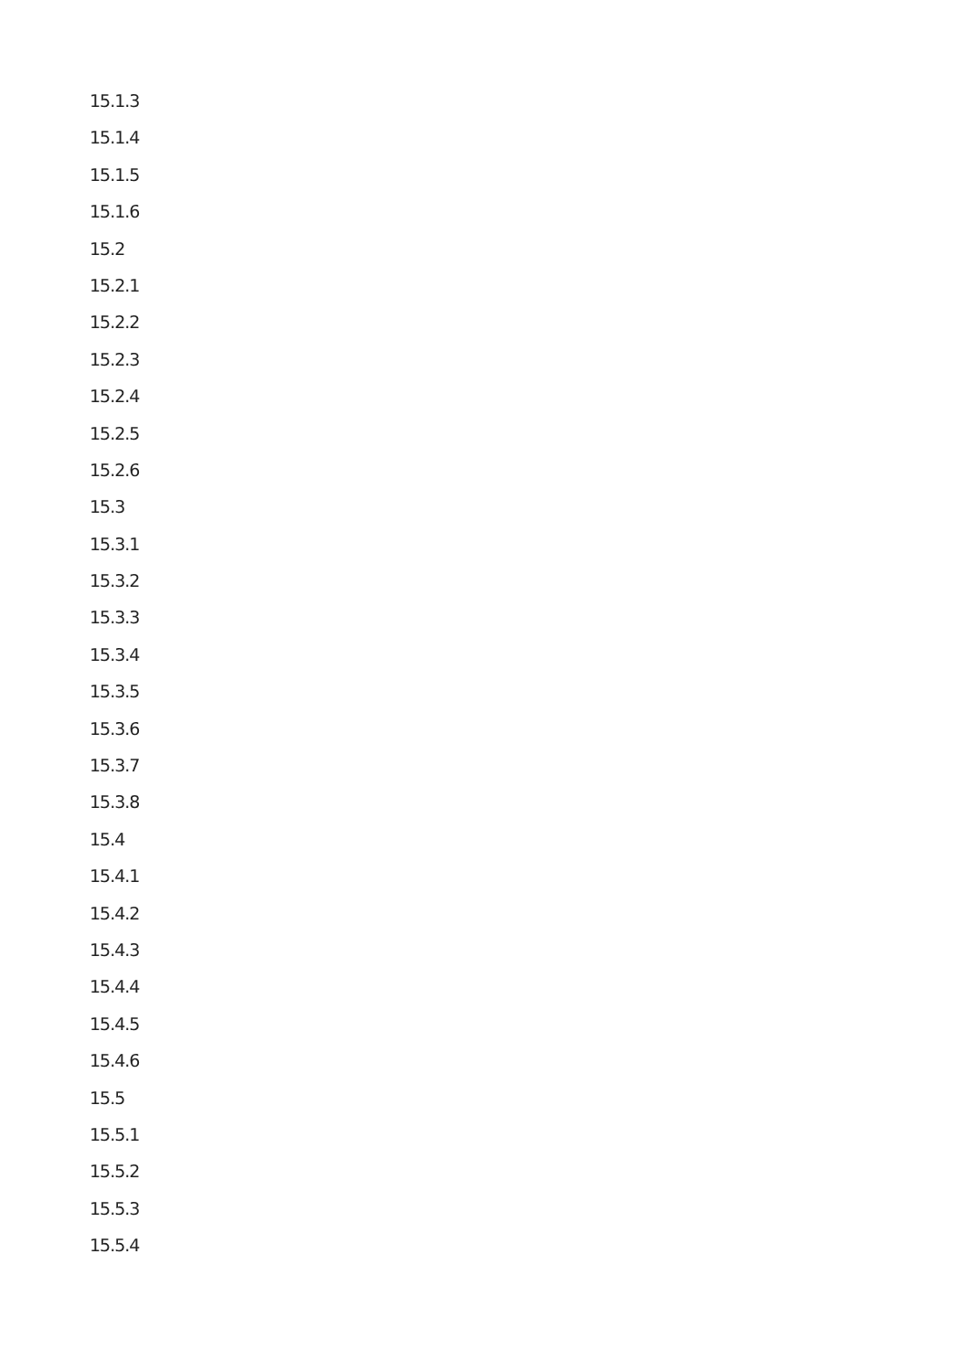15.1.3
15.1.4
15.1.5
15.1.6
15.2
15.2.1
15.2.2
15.2.3
15.2.4
15.2.5
15.2.6
15.3
15.3.1
15.3.2
15.3.3
15.3.4
15.3.5
15.3.6
15.3.7
15.3.8
15.4
15.4.1
15.4.2
15.4.3
15.4.4
15.4.5
15.4.6
15.5
15.5.1
15.5.2
15.5.3
15.5.4